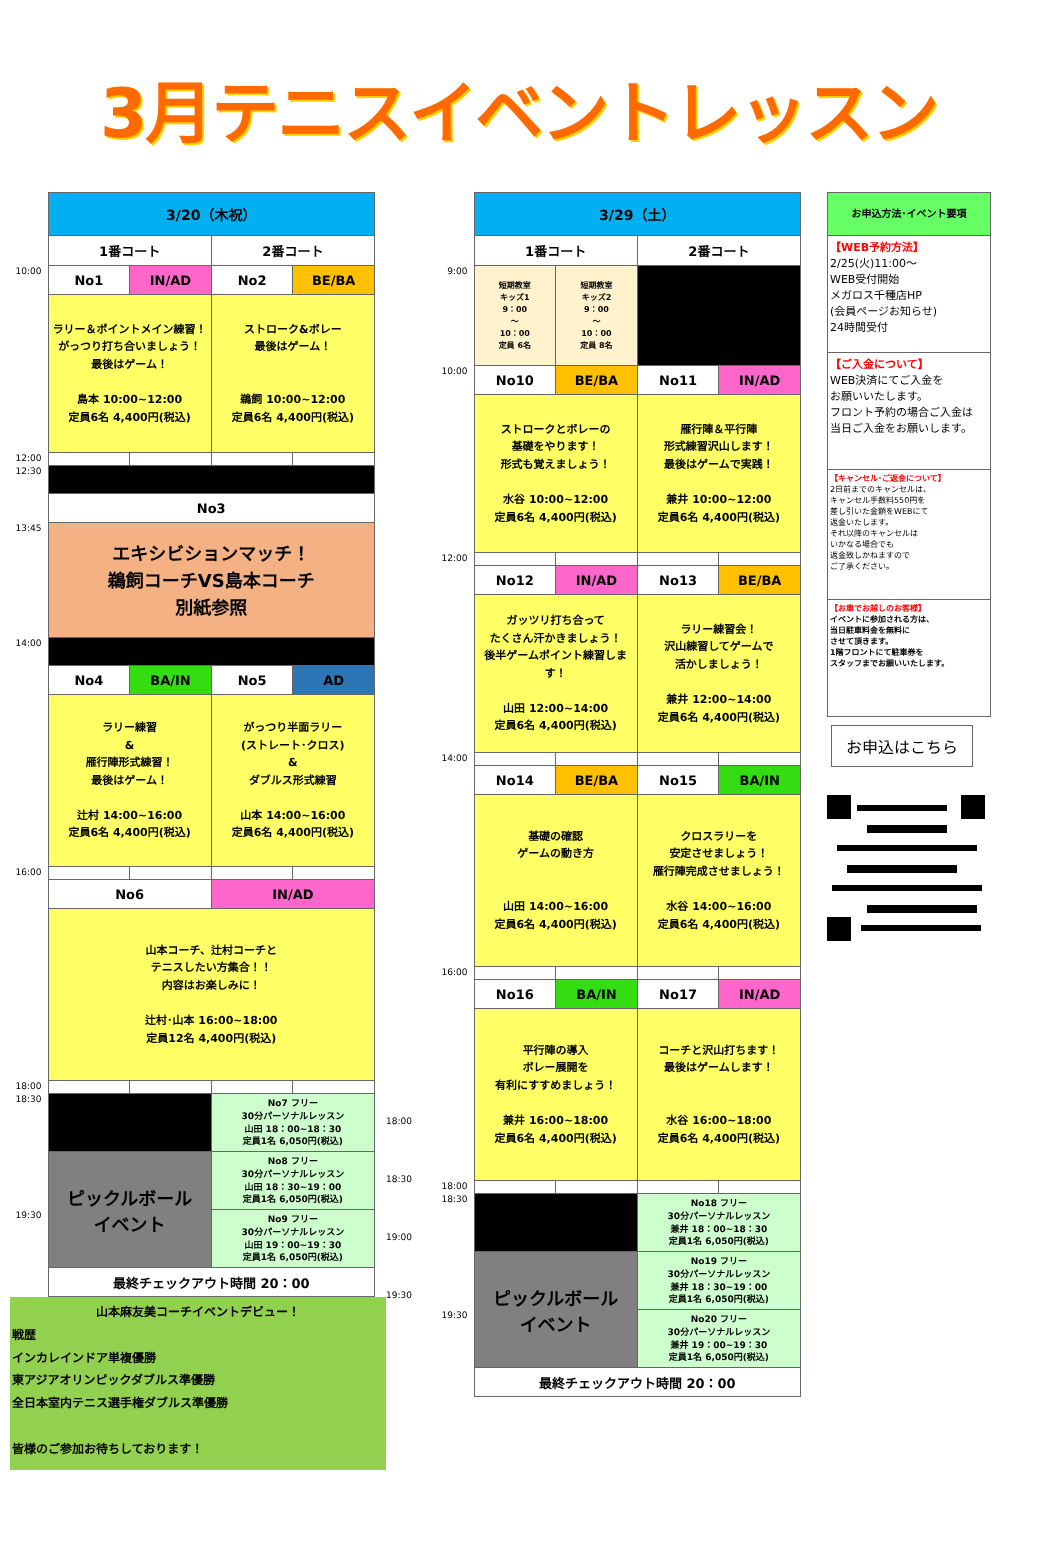3月テニスイベントレッスン
| | 3/20（木祝） | | | |
| | 1番コート | | 2番コート | |
| 10:00 | No1 | IN/AD | No2 | BE/BA |
| | ラリー＆ポイントメイン練習！ がっつり打ち合いましょう！ 最後はゲーム！ 島本 10:00~12:00 定員6名 4,400円(税込) | | ストローク&ボレー 最後はゲーム！ 鵜飼 10:00~12:00 定員6名 4,400円(税込) | |
| 12:00 | | | | |
| 12:30 | | | | |
| | No3 | | | |
| 13:45 | エキシビションマッチ！ 鵜飼コーチVS島本コーチ 別紙参照 | | | |
| 14:00 | | | | |
| | No4 | BA/IN | No5 | AD |
| | ラリー練習 & 雁行陣形式練習！ 最後はゲーム！ 辻村 14:00~16:00 定員6名 4,400円(税込) | | がっつり半面ラリー (ストレート･クロス) & ダブルス形式練習 山本 14:00~16:00 定員6名 4,400円(税込) | |
| 16:00 | | | | |
| | No6 | | IN/AD | |
| | 山本コーチ、辻村コーチと テニスしたい方集合！！ 内容はお楽しみに！ 辻村･山本 16:00~18:00 定員12名 4,400円(税込) | | | |
| 18:00 | | | | |
| 18:30 | | | No7 フリー 30分パーソナルレッスン 山田 18：00~18：30 定員1名 6,050円(税込) | |
| | ピックルボール イベント | | No8 フリー 30分パーソナルレッスン 山田 18：30~19：00 定員1名 6,050円(税込) | |
| 19:30 | | | No9 フリー 30分パーソナルレッスン 山田 19：00~19：30 定員1名 6,050円(税込) | |
| | 最終チェックアウト時間 20：00 | | | |
山本麻友美コーチイベントデビュー！
戦歴
インカレインドア単複優勝
東アジアオリンピックダブルス準優勝
全日本室内テニス選手権ダブルス準優勝
皆様のご参加お待ちしております！
18:00
18:30
19:00
19:30
| | 3/29（土） | | | |
| | 1番コート | | 2番コート | |
| 9:00 | 短期教室 キッズ1 9：00 ～ 10：00 定員 6名 | 短期教室 キッズ2 9：00 ～ 10：00 定員 8名 | | |
| 10:00 | No10 | BE/BA | No11 | IN/AD |
| | ストロークとボレーの 基礎をやります！ 形式も覚えましょう！ 水谷 10:00~12:00 定員6名 4,400円(税込) | | 雁行陣＆平行陣 形式練習沢山します！ 最後はゲームで実践！ 兼井 10:00~12:00 定員6名 4,400円(税込) | |
| 12:00 | | | | |
| | No12 | IN/AD | No13 | BE/BA |
| | ガッツリ打ち合って たくさん汗かきましょう！ 後半ゲームポイント練習します！ 山田 12:00~14:00 定員6名 4,400円(税込) | | ラリー練習会！ 沢山練習してゲームで 活かしましょう！ 兼井 12:00~14:00 定員6名 4,400円(税込) | |
| 14:00 | | | | |
| | No14 | BE/BA | No15 | BA/IN |
| | 基礎の確認 ゲームの動き方 山田 14:00~16:00 定員6名 4,400円(税込) | | クロスラリーを 安定させましょう！ 雁行陣完成させましょう！ 水谷 14:00~16:00 定員6名 4,400円(税込) | |
| 16:00 | | | | |
| | No16 | BA/IN | No17 | IN/AD |
| | 平行陣の導入 ボレー展開を 有利にすすめましょう！ 兼井 16:00~18:00 定員6名 4,400円(税込) | | コーチと沢山打ちます！ 最後はゲームします！ 水谷 16:00~18:00 定員6名 4,400円(税込) | |
| 18:00 | | | | |
| 18:30 | | | No18 フリー 30分パーソナルレッスン 兼井 18：00~18：30 定員1名 6,050円(税込) | |
| | ピックルボール イベント | | No19 フリー 30分パーソナルレッスン 兼井 18：30~19：00 定員1名 6,050円(税込) | |
| 19:30 | | | No20 フリー 30分パーソナルレッスン 兼井 19：00~19：30 定員1名 6,050円(税込) | |
| | 最終チェックアウト時間 20：00 | | | |
お申込方法･イベント要項
【WEB予約方法】
2/25(火)11:00～
WEB受付開始
メガロス千種店HP
(会員ページお知らせ)
24時間受付
【ご入金について】
WEB決済にてご入金を
お願いいたします。
フロント予約の場合ご入金は
当日ご入金をお願いします。
【キャンセル･ご返金について】
2日前までのキャンセルは、
キャンセル手数料550円を
差し引いた金額をWEBにて
返金いたします。
それ以降のキャンセルは
いかなる場合でも
返金致しかねますので
ご了承ください。
【お車でお越しのお客様】
イベントに参加される方は、
当日駐車料金を無料に
させて頂きます。
1階フロントにて駐車券を
スタッフまでお願いいたします。
お申込はこちら